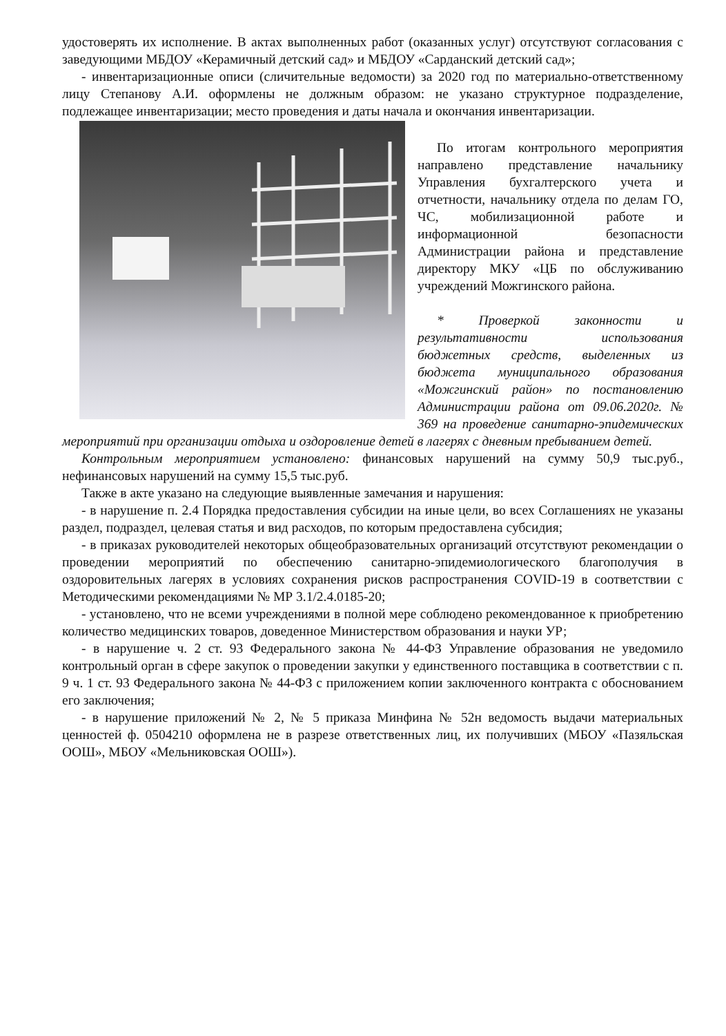удостоверять их исполнение. В актах выполненных работ (оказанных услуг) отсутствуют согласования с заведующими МБДОУ «Керамичный детский сад» и МБДОУ «Сарданский детский сад»;
- инвентаризационные описи (сличительные ведомости) за 2020 год по материально-ответственному лицу Степанову А.И. оформлены не должным образом: не указано структурное подразделение, подлежащее инвентаризации; место проведения и даты начала и окончания инвентаризации.
По итогам контрольного мероприятия направлено представление начальнику Управления бухгалтерского учета и отчетности, начальнику отдела по делам ГО, ЧС, мобилизационной работе и информационной безопасности Администрации района и представление директору МКУ «ЦБ по обслуживанию учреждений Можгинского района.
* Проверкой законности и результативности использования бюджетных средств, выделенных из бюджета муниципального образования «Можгинский район» по постановлению Администрации района от 09.06.2020г. № 369 на проведение санитарно-эпидемических мероприятий при организации отдыха и оздоровление детей в лагерях с дневным пребыванием детей.
Контрольным мероприятием установлено: финансовых нарушений на сумму 50,9 тыс.руб., нефинансовых нарушений на сумму 15,5 тыс.руб.
Также в акте указано на следующие выявленные замечания и нарушения:
- в нарушение п. 2.4 Порядка предоставления субсидии на иные цели, во всех Соглашениях не указаны раздел, подраздел, целевая статья и вид расходов, по которым предоставлена субсидия;
- в приказах руководителей некоторых общеобразовательных организаций отсутствуют рекомендации о проведении мероприятий по обеспечению санитарно-эпидемиологического благополучия в оздоровительных лагерях в условиях сохранения рисков распространения COVID-19 в соответствии с Методическими рекомендациями № МР 3.1/2.4.0185-20;
- установлено, что не всеми учреждениями в полной мере соблюдено рекомендованное к приобретению количество медицинских товаров, доведенное Министерством образования и науки УР;
- в нарушение ч. 2 ст. 93 Федерального закона № 44-ФЗ Управление образования не уведомило контрольный орган в сфере закупок о проведении закупки у единственного поставщика в соответствии с п. 9 ч. 1 ст. 93 Федерального закона № 44-ФЗ с приложением копии заключенного контракта с обоснованием его заключения;
- в нарушение приложений № 2, № 5 приказа Минфина № 52н ведомость выдачи материальных ценностей ф. 0504210 оформлена не в разрезе ответственных лиц, их получивших (МБОУ «Пазяльская ООШ», МБОУ «Мельниковская ООШ»).